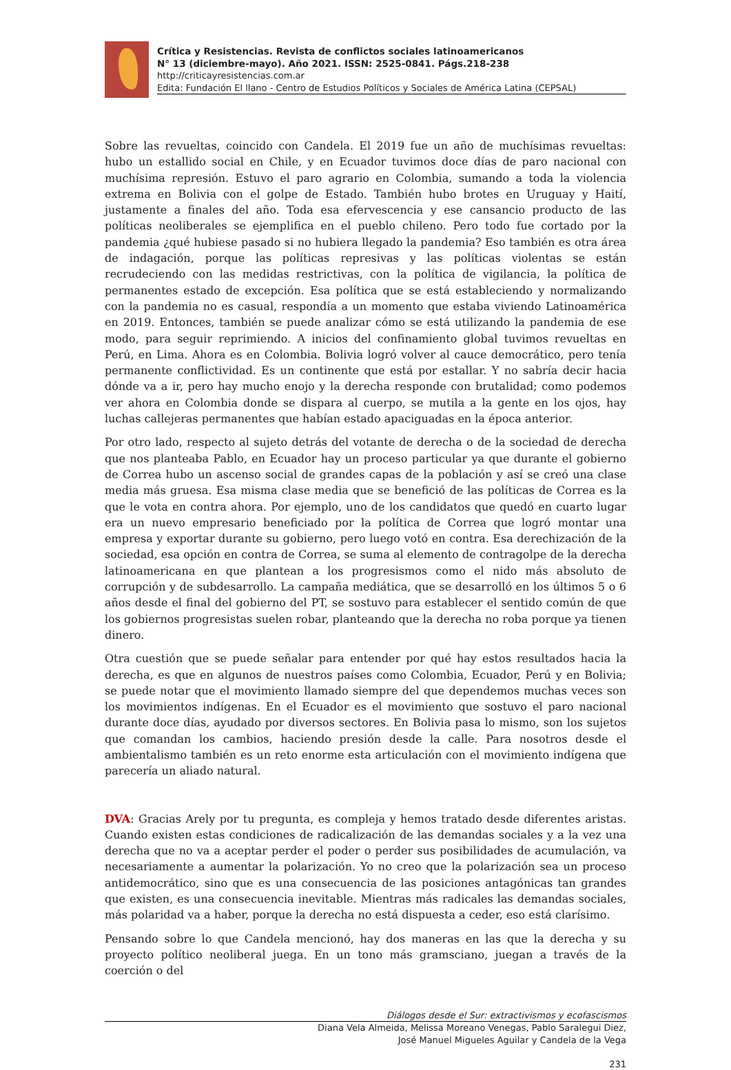Crítica y Resistencias. Revista de conflictos sociales latinoamericanos
N° 13 (diciembre-mayo). Año 2021. ISSN: 2525-0841. Págs.218-238
http://criticayresistencias.com.ar
Edita: Fundación El llano - Centro de Estudios Políticos y Sociales de América Latina (CEPSAL)
Sobre las revueltas, coincido con Candela. El 2019 fue un año de muchísimas revueltas: hubo un estallido social en Chile, y en Ecuador tuvimos doce días de paro nacional con muchísima represión. Estuvo el paro agrario en Colombia, sumando a toda la violencia extrema en Bolivia con el golpe de Estado. También hubo brotes en Uruguay y Haití, justamente a finales del año. Toda esa efervescencia y ese cansancio producto de las políticas neoliberales se ejemplifica en el pueblo chileno. Pero todo fue cortado por la pandemia ¿qué hubiese pasado si no hubiera llegado la pandemia? Eso también es otra área de indagación, porque las políticas represivas y las políticas violentas se están recrudeciendo con las medidas restrictivas, con la política de vigilancia, la política de permanentes estado de excepción. Esa política que se está estableciendo y normalizando con la pandemia no es casual, respondía a un momento que estaba viviendo Latinoamérica en 2019. Entonces, también se puede analizar cómo se está utilizando la pandemia de ese modo, para seguir reprimiendo. A inicios del confinamiento global tuvimos revueltas en Perú, en Lima. Ahora es en Colombia. Bolivia logró volver al cauce democrático, pero tenía permanente conflictividad. Es un continente que está por estallar. Y no sabría decir hacia dónde va a ir, pero hay mucho enojo y la derecha responde con brutalidad; como podemos ver ahora en Colombia donde se dispara al cuerpo, se mutila a la gente en los ojos, hay luchas callejeras permanentes que habían estado apaciguadas en la época anterior.
Por otro lado, respecto al sujeto detrás del votante de derecha o de la sociedad de derecha que nos planteaba Pablo, en Ecuador hay un proceso particular ya que durante el gobierno de Correa hubo un ascenso social de grandes capas de la población y así se creó una clase media más gruesa. Esa misma clase media que se benefició de las políticas de Correa es la que le vota en contra ahora. Por ejemplo, uno de los candidatos que quedó en cuarto lugar era un nuevo empresario beneficiado por la política de Correa que logró montar una empresa y exportar durante su gobierno, pero luego votó en contra. Esa derechización de la sociedad, esa opción en contra de Correa, se suma al elemento de contragolpe de la derecha latinoamericana en que plantean a los progresismos como el nido más absoluto de corrupción y de subdesarrollo. La campaña mediática, que se desarrolló en los últimos 5 o 6 años desde el final del gobierno del PT, se sostuvo para establecer el sentido común de que los gobiernos progresistas suelen robar, planteando que la derecha no roba porque ya tienen dinero.
Otra cuestión que se puede señalar para entender por qué hay estos resultados hacia la derecha, es que en algunos de nuestros países como Colombia, Ecuador, Perú y en Bolivia; se puede notar que el movimiento llamado siempre del que dependemos muchas veces son los movimientos indígenas. En el Ecuador es el movimiento que sostuvo el paro nacional durante doce días, ayudado por diversos sectores. En Bolivia pasa lo mismo, son los sujetos que comandan los cambios, haciendo presión desde la calle. Para nosotros desde el ambientalismo también es un reto enorme esta articulación con el movimiento indígena que parecería un aliado natural.
DVA: Gracias Arely por tu pregunta, es compleja y hemos tratado desde diferentes aristas. Cuando existen estas condiciones de radicalización de las demandas sociales y a la vez una derecha que no va a aceptar perder el poder o perder sus posibilidades de acumulación, va necesariamente a aumentar la polarización. Yo no creo que la polarización sea un proceso antidemocrático, sino que es una consecuencia de las posiciones antagónicas tan grandes que existen, es una consecuencia inevitable. Mientras más radicales las demandas sociales, más polaridad va a haber, porque la derecha no está dispuesta a ceder, eso está clarísimo.
Pensando sobre lo que Candela mencionó, hay dos maneras en las que la derecha y su proyecto político neoliberal juega. En un tono más gramsciano, juegan a través de la coerción o del
Diálogos desde el Sur: extractivismos y ecofascismos
Diana Vela Almeida, Melissa Moreano Venegas, Pablo Saralegui Diez,
José Manuel Migueles Aguilar y Candela de la Vega
231